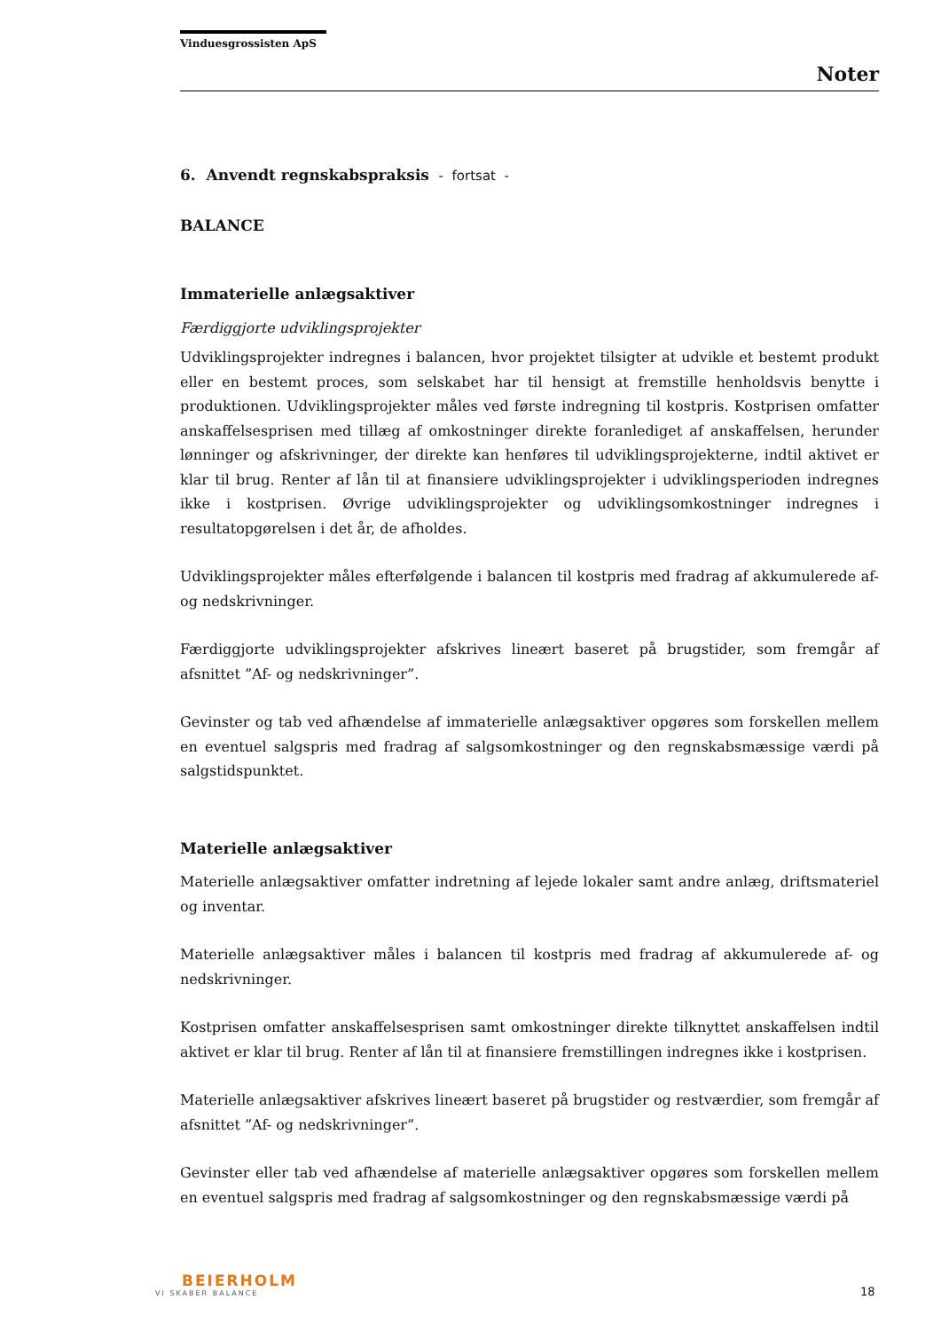Vinduesgrossisten ApS
Noter
6. Anvendt regnskabspraksis - fortsat -
BALANCE
Immaterielle anlægsaktiver
Færdiggjorte udviklingsprojekter
Udviklingsprojekter indregnes i balancen, hvor projektet tilsigter at udvikle et bestemt produkt eller en bestemt proces, som selskabet har til hensigt at fremstille henholdsvis benytte i produktionen. Udviklingsprojekter måles ved første indregning til kostpris. Kostprisen omfatter anskaffelsesprisen med tillæg af omkostninger direkte foranlediget af anskaffelsen, herunder lønninger og afskrivninger, der direkte kan henføres til udviklingsprojekterne, indtil aktivet er klar til brug. Renter af lån til at finansiere udviklingsprojekter i udviklingsperioden indregnes ikke i kostprisen. Øvrige udviklingsprojekter og udviklingsomkostninger indregnes i resultatopgørelsen i det år, de afholdes.
Udviklingsprojekter måles efterfølgende i balancen til kostpris med fradrag af akkumulerede af- og nedskrivninger.
Færdiggjorte udviklingsprojekter afskrives lineært baseret på brugstider, som fremgår af afsnittet ”Af- og nedskrivninger”.
Gevinster og tab ved afhændelse af immaterielle anlægsaktiver opgøres som forskellen mellem en eventuel salgspris med fradrag af salgsomkostninger og den regnskabsmæssige værdi på salgstidspunktet.
Materielle anlægsaktiver
Materielle anlægsaktiver omfatter indretning af lejede lokaler samt andre anlæg, driftsmateriel og inventar.
Materielle anlægsaktiver måles i balancen til kostpris med fradrag af akkumulerede af- og nedskrivninger.
Kostprisen omfatter anskaffelsesprisen samt omkostninger direkte tilknyttet anskaffelsen indtil aktivet er klar til brug. Renter af lån til at finansiere fremstillingen indregnes ikke i kostprisen.
Materielle anlægsaktiver afskrives lineært baseret på brugstider og restværdier, som fremgår af afsnittet ”Af- og nedskrivninger”.
Gevinster eller tab ved afhændelse af materielle anlægsaktiver opgøres som forskellen mellem en eventuel salgspris med fradrag af salgsomkostninger og den regnskabsmæssige værdi på
BEIERHOLM
VI SKABER BALANCE
18